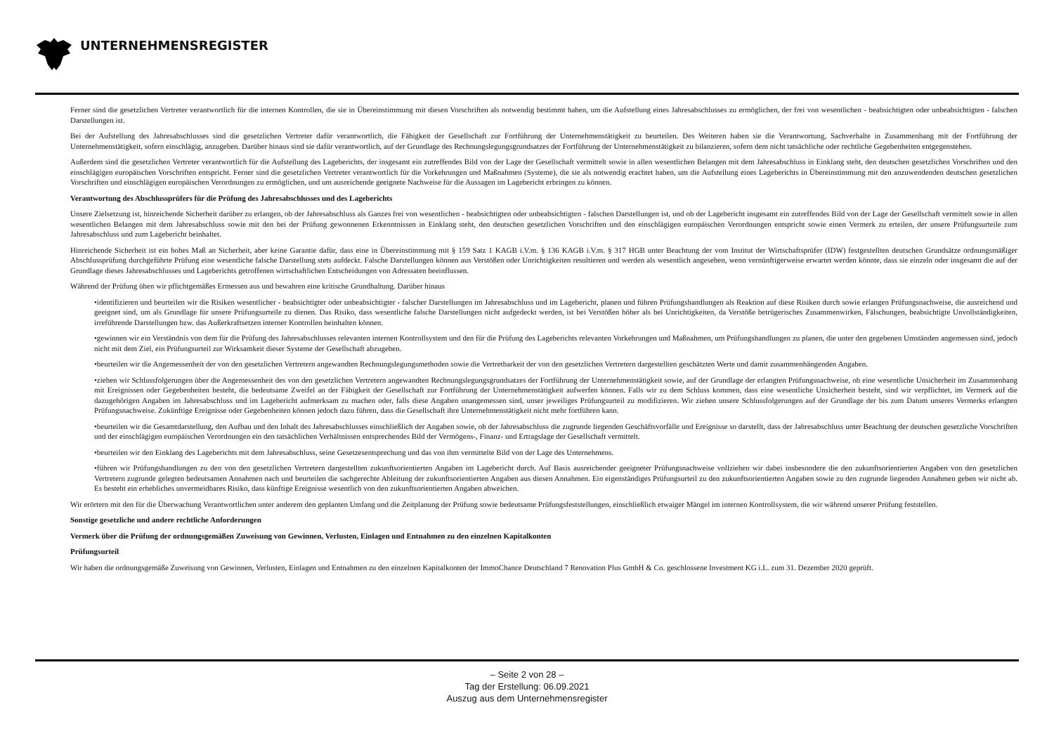UNTERNEHMENSREGISTER
Ferner sind die gesetzlichen Vertreter verantwortlich für die internen Kontrollen, die sie in Übereinstimmung mit diesen Vorschriften als notwendig bestimmt haben, um die Aufstellung eines Jahresabschlusses zu ermöglichen, der frei von wesentlichen - beabsichtigten oder unbeabsichtigten - falschen Darstellungen ist.
Bei der Aufstellung des Jahresabschlusses sind die gesetzlichen Vertreter dafür verantwortlich, die Fähigkeit der Gesellschaft zur Fortführung der Unternehmenstätigkeit zu beurteilen. Des Weiteren haben sie die Verantwortung, Sachverhalte in Zusammenhang mit der Fortführung der Unternehmenstätigkeit, sofern einschlägig, anzugeben. Darüber hinaus sind sie dafür verantwortlich, auf der Grundlage des Rechnungslegungsgrundsatzes der Fortführung der Unternehmenstätigkeit zu bilanzieren, sofern dem nicht tatsächliche oder rechtliche Gegebenheiten entgegenstehen.
Außerdem sind die gesetzlichen Vertreter verantwortlich für die Aufstellung des Lageberichts, der insgesamt ein zutreffendes Bild von der Lage der Gesellschaft vermittelt sowie in allen wesentlichen Belangen mit dem Jahresabschluss in Einklang steht, den deutschen gesetzlichen Vorschriften und den einschlägigen europäischen Vorschriften entspricht. Ferner sind die gesetzlichen Vertreter verantwortlich für die Vorkehrungen und Maßnahmen (Systeme), die sie als notwendig erachtet haben, um die Aufstellung eines Lageberichts in Übereinstimmung mit den anzuwendenden deutschen gesetzlichen Vorschriften und einschlägigen europäischen Verordnungen zu ermöglichen, und um ausreichende geeignete Nachweise für die Aussagen im Lagebericht erbringen zu können.
Verantwortung des Abschlussprüfers für die Prüfung des Jahresabschlusses und des Lageberichts
Unsere Zielsetzung ist, hinreichende Sicherheit darüber zu erlangen, ob der Jahresabschluss als Ganzes frei von wesentlichen - beabsichtigten oder unbeabsichtigten - falschen Darstellungen ist, und ob der Lagebericht insgesamt ein zutreffendes Bild von der Lage der Gesellschaft vermittelt sowie in allen wesentlichen Belangen mit dem Jahresabschluss sowie mit den bei der Prüfung gewonnenen Erkenntnissen in Einklang steht, den deutschen gesetzlichen Vorschriften und den einschlägigen europäischen Verordnungen entspricht sowie einen Vermerk zu erteilen, der unsere Prüfungsurteile zum Jahresabschluss und zum Lagebericht beinhaltet.
Hinreichende Sicherheit ist ein hohes Maß an Sicherheit, aber keine Garantie dafür, dass eine in Übereinstimmung mit § 159 Satz 1 KAGB i.V.m. § 136 KAGB i.V.m. § 317 HGB unter Beachtung der vom Institut der Wirtschaftsprüfer (IDW) festgestellten deutschen Grundsätze ordnungsmäßiger Abschlussprüfung durchgeführte Prüfung eine wesentliche falsche Darstellung stets aufdeckt. Falsche Darstellungen können aus Verstößen oder Unrichtigkeiten resultieren und werden als wesentlich angesehen, wenn vernünftigerweise erwartet werden könnte, dass sie einzeln oder insgesamt die auf der Grundlage dieses Jahresabschlusses und Lageberichts getroffenen wirtschaftlichen Entscheidungen von Adressaten beeinflussen.
Während der Prüfung üben wir pflichtgemäßes Ermessen aus und bewahren eine kritische Grundhaltung. Darüber hinaus
•identifizieren und beurteilen wir die Risiken wesentlicher - beabsichtigter oder unbeabsichtigter - falscher Darstellungen im Jahresabschluss und im Lagebericht, planen und führen Prüfungshandlungen als Reaktion auf diese Risiken durch sowie erlangen Prüfungsnachweise, die ausreichend und geeignet sind, um als Grundlage für unsere Prüfungsurteile zu dienen. Das Risiko, dass wesentliche falsche Darstellungen nicht aufgedeckt werden, ist bei Verstößen höher als bei Unrichtigkeiten, da Verstöße betrügerisches Zusammenwirken, Fälschungen, beabsichtigte Unvollständigkeiten, irreführende Darstellungen bzw. das Außerkraftsetzen interner Kontrollen beinhalten können.
•gewinnen wir ein Verständnis von dem für die Prüfung des Jahresabschlusses relevanten internen Kontrollsystem und den für die Prüfung des Lageberichts relevanten Vorkehrungen und Maßnahmen, um Prüfungshandlungen zu planen, die unter den gegebenen Umständen angemessen sind, jedoch nicht mit dem Ziel, ein Prüfungsurteil zur Wirksamkeit dieser Systeme der Gesellschaft abzugeben.
•beurteilen wir die Angemessenheit der von den gesetzlichen Vertretern angewandten Rechnungslegungsmethoden sowie die Vertretbarkeit der von den gesetzlichen Vertretern dargestellten geschätzten Werte und damit zusammenhängenden Angaben.
•ziehen wir Schlussfolgerungen über die Angemessenheit des von den gesetzlichen Vertretern angewandten Rechnungslegungsgrundsatzes der Fortführung der Unternehmenstätigkeit sowie, auf der Grundlage der erlangten Prüfungsnachweise, ob eine wesentliche Unsicherheit im Zusammenhang mit Ereignissen oder Gegebenheiten besteht, die bedeutsame Zweifel an der Fähigkeit der Gesellschaft zur Fortführung der Unternehmenstätigkeit aufwerfen können. Falls wir zu dem Schluss kommen, dass eine wesentliche Unsicherheit besteht, sind wir verpflichtet, im Vermerk auf die dazugehörigen Angaben im Jahresabschluss und im Lagebericht aufmerksam zu machen oder, falls diese Angaben unangemessen sind, unser jeweiliges Prüfungsurteil zu modifizieren. Wir ziehen unsere Schlussfolgerungen auf der Grundlage der bis zum Datum unseres Vermerks erlangten Prüfungsnachweise. Zukünftige Ereignisse oder Gegebenheiten können jedoch dazu führen, dass die Gesellschaft ihre Unternehmenstätigkeit nicht mehr fortführen kann.
•beurteilen wir die Gesamtdarstellung, den Aufbau und den Inhalt des Jahresabschlusses einschließlich der Angaben sowie, ob der Jahresabschluss die zugrunde liegenden Geschäftsvorfälle und Ereignisse so darstellt, dass der Jahresabschluss unter Beachtung der deutschen gesetzliche Vorschriften und der einschlägigen europäischen Verordnungen ein den tatsächlichen Verhältnissen entsprechendes Bild der Vermögens-, Finanz- und Ertragslage der Gesellschaft vermittelt.
•beurteilen wir den Einklang des Lageberichts mit dem Jahresabschluss, seine Gesetzesentsprechung und das von ihm vermittelte Bild von der Lage des Unternehmens.
•führen wir Prüfungshandlungen zu den von den gesetzlichen Vertretern dargestellten zukunftsorientierten Angaben im Lagebericht durch. Auf Basis ausreichender geeigneter Prüfungsnachweise vollziehen wir dabei insbesondere die den zukunftsorientierten Angaben von den gesetzlichen Vertretern zugrunde gelegten bedeutsamen Annahmen nach und beurteilen die sachgerechte Ableitung der zukunftsorientierten Angaben aus diesen Annahmen. Ein eigenständiges Prüfungsurteil zu den zukunftsorientierten Angaben sowie zu den zugrunde liegenden Annahmen geben wir nicht ab. Es besteht ein erhebliches unvermeidbares Risiko, dass künftige Ereignisse wesentlich von den zukunftsorientierten Angaben abweichen.
Wir erörtern mit den für die Überwachung Verantwortlichen unter anderem den geplanten Umfang und die Zeitplanung der Prüfung sowie bedeutsame Prüfungsfeststellungen, einschließlich etwaiger Mängel im internen Kontrollsystem, die wir während unserer Prüfung feststellen.
Sonstige gesetzliche und andere rechtliche Anforderungen
Vermerk über die Prüfung der ordnungsgemäßen Zuweisung von Gewinnen, Verlusten, Einlagen und Entnahmen zu den einzelnen Kapitalkonten
Prüfungsurteil
Wir haben die ordnungsgemäße Zuweisung von Gewinnen, Verlusten, Einlagen und Entnahmen zu den einzelnen Kapitalkonten der ImmoChance Deutschland 7 Renovation Plus GmbH & Co. geschlossene Investment KG i.L. zum 31. Dezember 2020 geprüft.
– Seite 2 von 28 –
Tag der Erstellung: 06.09.2021
Auszug aus dem Unternehmensregister